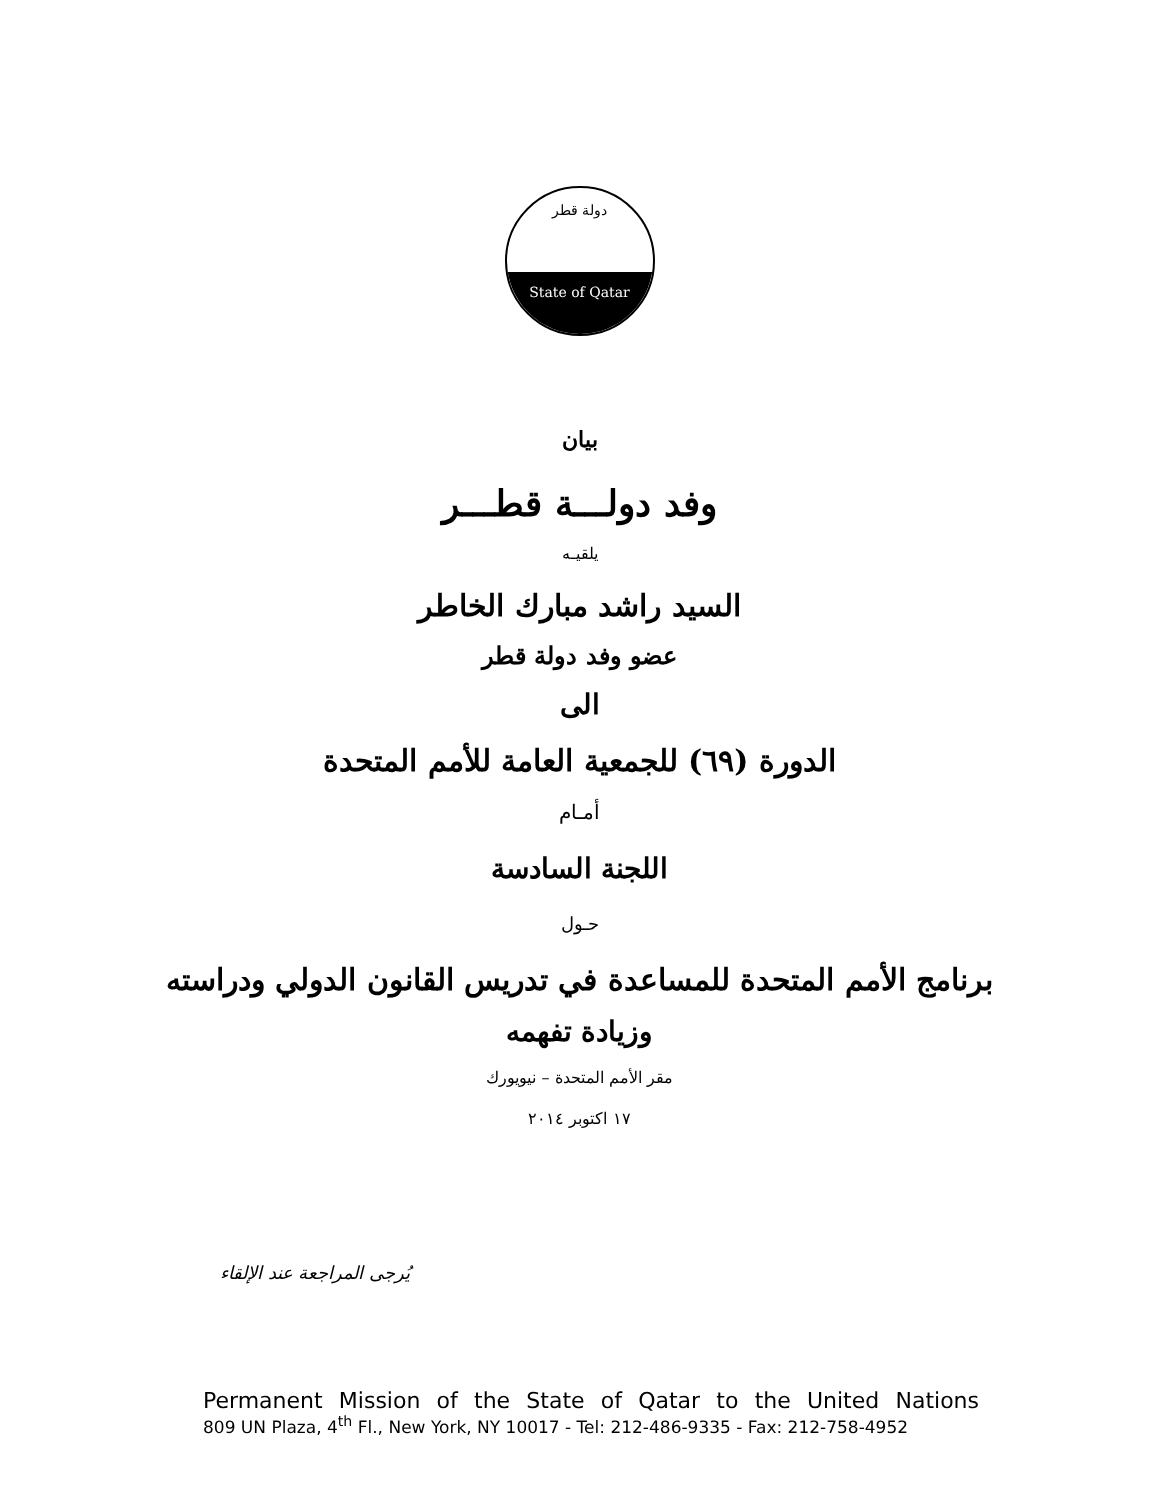دولة قطر
State of Qatar
بيان
وفد دولـــة قطـــر
يلقيـه
السيد راشد مبارك الخاطر
عضو وفد دولة قطر
الى
الدورة (٦٩) للجمعية العامة للأمم المتحدة
أمـام
اللجنة السادسة
حـول
برنامج الأمم المتحدة للمساعدة في تدريس القانون الدولي ودراسته
وزيادة تفهمه
مقر الأمم المتحدة – نيويورك
١٧ اكتوبر ٢٠١٤
يُرجى المراجعة عند الإلقاء
Permanent Mission of the State of Qatar to the United Nations
809 UN Plaza, 4<sup>th</sup> Fl., New York, NY 10017 - Tel: 212-486-9335 - Fax: 212-758-4952